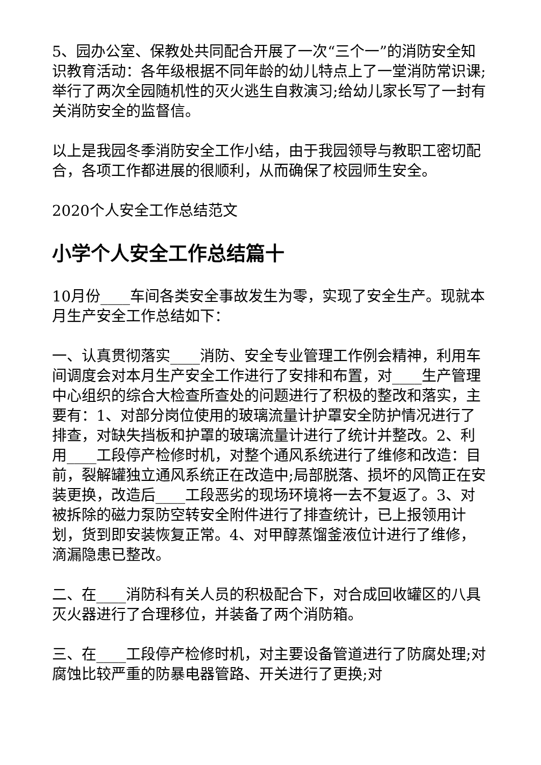5、园办公室、保教处共同配合开展了一次“三个一”的消防安全知识教育活动：各年级根据不同年龄的幼儿特点上了一堂消防常识课;举行了两次全园随机性的灭火逃生自救演习;给幼儿家长写了一封有关消防安全的监督信。
以上是我园冬季消防安全工作小结，由于我园领导与教职工密切配合，各项工作都进展的很顺利，从而确保了校园师生安全。
2020个人安全工作总结范文
小学个人安全工作总结篇十
10月份____车间各类安全事故发生为零，实现了安全生产。现就本月生产安全工作总结如下：
一、认真贯彻落实____消防、安全专业管理工作例会精神，利用车间调度会对本月生产安全工作进行了安排和布置，对____生产管理中心组织的综合大检查所查处的问题进行了积极的整改和落实，主要有：1、对部分岗位使用的玻璃流量计护罩安全防护情况进行了排查，对缺失挡板和护罩的玻璃流量计进行了统计并整改。2、利用____工段停产检修时机，对整个通风系统进行了维修和改造：目前，裂解罐独立通风系统正在改造中;局部脱落、损坏的风筒正在安装更换，改造后____工段恶劣的现场环境将一去不复返了。3、对被拆除的磁力泵防空转安全附件进行了排查统计，已上报领用计划，货到即安装恢复正常。4、对甲醇蒸馏釜液位计进行了维修，滴漏隐患已整改。
二、在____消防科有关人员的积极配合下，对合成回收罐区的八具灭火器进行了合理移位，并装备了两个消防箱。
三、在____工段停产检修时机，对主要设备管道进行了防腐处理;对腐蚀比较严重的防暴电器管路、开关进行了更换;对